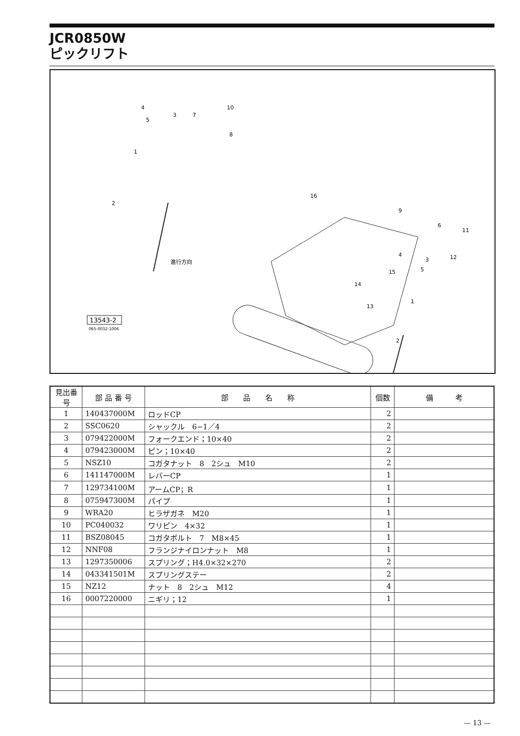JCR0850W
ピックリフト
進行方向
13543-2
065-0032-1006
4
3
5
7
10
8
1
2
16
9
6
11
4
3
12
5
15
14
13
1
2
| 見出番号 | 部 品 番 号 | 部 品 名 称 | 個数 | 備 考 |
| --- | --- | --- | --- | --- |
| 1 | 140437000M | ロッドCP | 2 | |
| 2 | SSC0620 | シャックル 6−1／4 | 2 | |
| 3 | 079422000M | フォークエンド；10×40 | 2 | |
| 4 | 079423000M | ピン；10×40 | 2 | |
| 5 | NSZ10 | コガタナット 8 2シュ M10 | 2 | |
| 6 | 141147000M | レバーCP | 1 | |
| 7 | 129734100M | アームCP；R | 1 | |
| 8 | 075947300M | パイプ | 1 | |
| 9 | WRA20 | ヒラザガネ M20 | 1 | |
| 10 | PC040032 | ワリピン 4×32 | 1 | |
| 11 | BSZ08045 | コガタボルト 7 M8×45 | 1 | |
| 12 | NNF08 | フランジナイロンナット M8 | 1 | |
| 13 | 1297350006 | スプリング；H4.0×32×270 | 2 | |
| 14 | 043341501M | スプリングステー | 2 | |
| 15 | NZ12 | ナット 8 2シュ M12 | 4 | |
| 16 | 0007220000 | ニギリ；12 | 1 | |
— 13 —